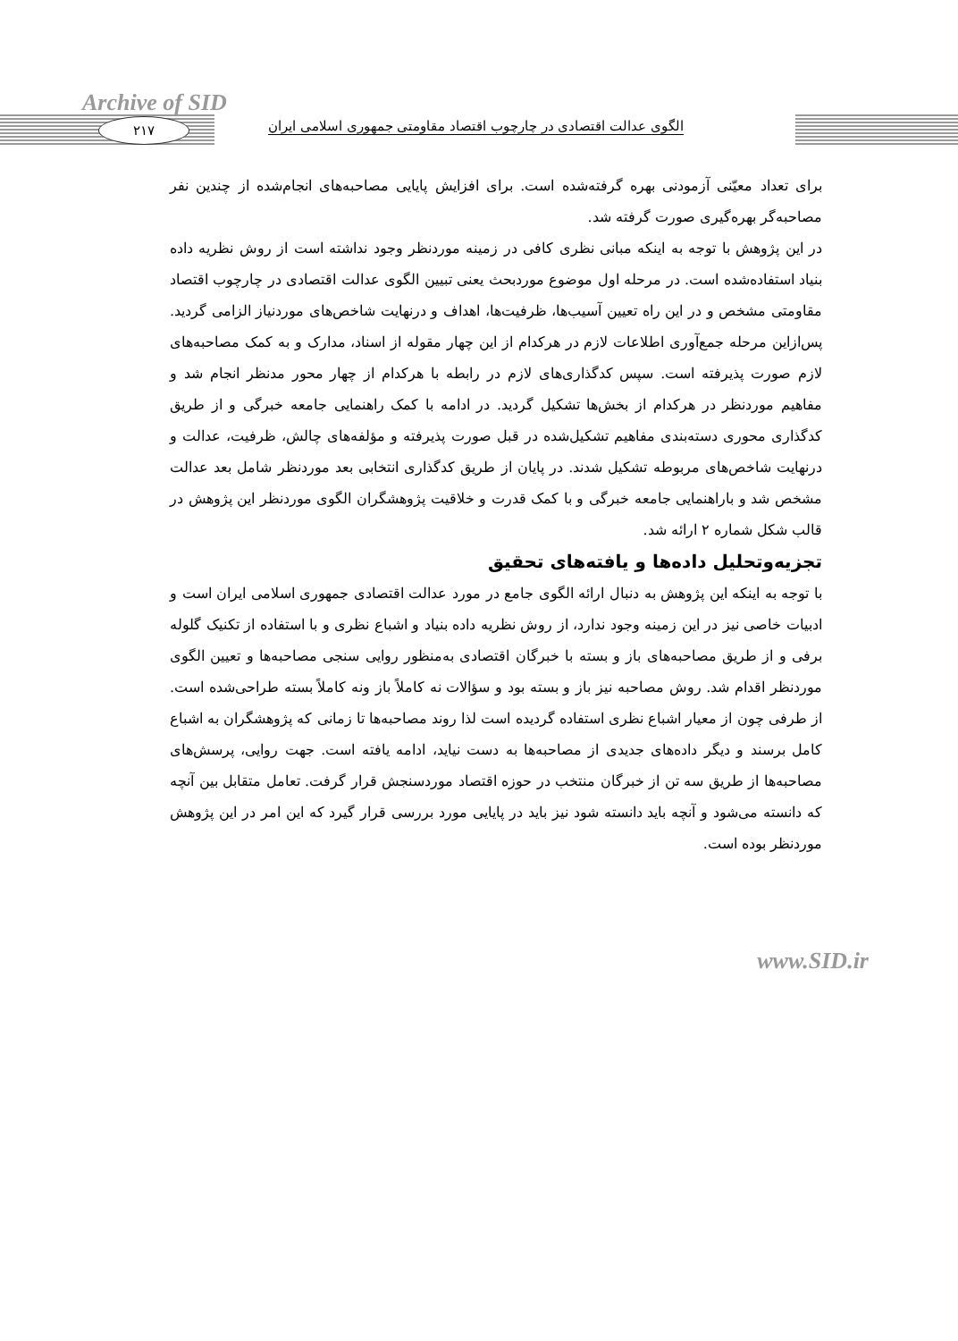Archive of SID
۲۱۷
الگوی عدالت اقتصادی در چارچوب اقتصاد مقاومتی جمهوری اسلامی ایران
برای تعداد معیّنی آزمودنی بهره گرفته‌شده است. برای افزایش پایایی مصاحبه‌های انجام‌شده از چندین نفر مصاحبه‌گر بهره‌گیری صورت گرفته شد.
در این پژوهش با توجه به اینکه مبانی نظری کافی در زمینه موردنظر وجود نداشته است از روش نظریه داده بنیاد استفاده‌شده است. در مرحله اول موضوع موردبحث یعنی تبیین الگوی عدالت اقتصادی در چارچوب اقتصاد مقاومتی مشخص و در این راه تعیین آسیب‌ها، ظرفیت‌ها، اهداف و درنهایت شاخص‌های موردنیاز الزامی گردید. پس‌ازاین مرحله جمع‌آوری اطلاعات لازم در هرکدام از این چهار مقوله از اسناد، مدارک و به کمک مصاحبه‌های لازم صورت پذیرفته است. سپس کدگذاری‌های لازم در رابطه با هرکدام از چهار محور مدنظر انجام شد و مفاهیم موردنظر در هرکدام از بخش‌ها تشکیل گردید. در ادامه با کمک راهنمایی جامعه خبرگی و از طریق کدگذاری محوری دسته‌بندی مفاهیم تشکیل‌شده در قبل صورت پذیرفته و مؤلفه‌های چالش، ظرفیت، عدالت و درنهایت شاخص‌های مربوطه تشکیل شدند. در پایان از طریق کدگذاری انتخابی بعد موردنظر شامل بعد عدالت مشخص شد و باراهنمایی جامعه خبرگی و با کمک قدرت و خلاقیت پژوهشگران الگوی موردنظر این پژوهش در قالب شکل شماره ۲ ارائه شد.
تجزیه‌وتحلیل داده‌ها و یافته‌های تحقیق
با توجه به اینکه این پژوهش به دنبال ارائه الگوی جامع در مورد عدالت اقتصادی جمهوری اسلامی ایران است و ادبیات خاصی نیز در این زمینه وجود ندارد، از روش نظریه داده بنیاد و اشباع نظری و با استفاده از تکنیک گلوله برفی و از طریق مصاحبه‌های باز و بسته با خبرگان اقتصادی به‌منظور روایی سنجی مصاحبه‌ها و تعیین الگوی موردنظر اقدام شد. روش مصاحبه نیز باز و بسته بود و سؤالات نه کاملاً باز ونه کاملاً بسته طراحی‌شده است. از طرفی چون از معیار اشباع نظری استفاده گردیده است لذا روند مصاحبه‌ها تا زمانی که پژوهشگران به اشباع کامل برسند و دیگر داده‌های جدیدی از مصاحبه‌ها به دست نیاید، ادامه یافته است. جهت روایی، پرسش‌های مصاحبه‌ها از طریق سه تن از خبرگان منتخب در حوزه اقتصاد موردسنجش قرار گرفت. تعامل متقابل بین آنچه که دانسته می‌شود و آنچه باید دانسته شود نیز باید در پایایی مورد بررسی قرار گیرد که این امر در این پژوهش موردنظر بوده است.
www.SID.ir